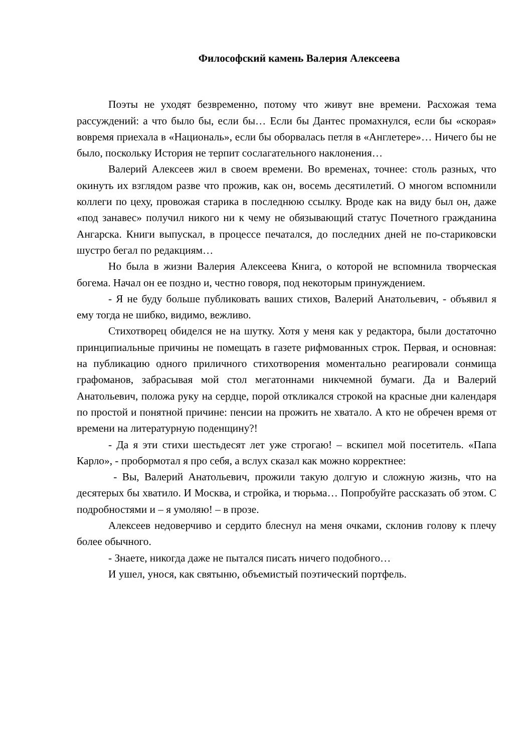Философский камень Валерия Алексеева
Поэты не уходят безвременно, потому что живут вне времени. Расхожая тема рассуждений: а что было бы, если бы… Если бы Дантес промахнулся, если бы «скорая» вовремя приехала в «Националь», если бы оборвалась петля в «Англетере»… Ничего бы не было, поскольку История не терпит сослагательного наклонения…
Валерий Алексеев жил в своем времени. Во временах, точнее: столь разных, что окинуть их взглядом разве что прожив, как он, восемь десятилетий. О многом вспомнили коллеги по цеху, провожая старика в последнюю ссылку. Вроде как на виду был он, даже «под занавес» получил никого ни к чему не обязывающий статус Почетного гражданина Ангарска. Книги выпускал, в процессе печатался, до последних дней не по-стариковски шустро бегал по редакциям…
Но была в жизни Валерия Алексеева Книга, о которой не вспомнила творческая богема. Начал он ее поздно и, честно говоря, под некоторым принуждением.
- Я не буду больше публиковать ваших стихов, Валерий Анатольевич, - объявил я ему тогда не шибко, видимо, вежливо.
Стихотворец обиделся не на шутку. Хотя у меня как у редактора, были достаточно принципиальные причины не помещать в газете рифмованных строк. Первая, и основная: на публикацию одного приличного стихотворения моментально реагировали сонмища графоманов, забрасывая мой стол мегатоннами никчемной бумаги. Да и Валерий Анатольевич, положа руку на сердце, порой откликался строкой на красные дни календаря по простой и понятной причине: пенсии на прожить не хватало. А кто не обречен время от времени на литературную поденщину?!
- Да я эти стихи шестьдесят лет уже строгаю! – вскипел мой посетитель. «Папа Карло», - пробормотал я про себя, а вслух сказал как можно корректнее:
- Вы, Валерий Анатольевич, прожили такую долгую и сложную жизнь, что на десятерых бы хватило. И Москва, и стройка, и тюрьма… Попробуйте рассказать об этом. С подробностями и – я умоляю! – в прозе.
Алексеев недоверчиво и сердито блеснул на меня очками, склонив голову к плечу более обычного.
- Знаете, никогда даже не пытался писать ничего подобного…
И ушел, унося, как святыню, объемистый поэтический портфель.